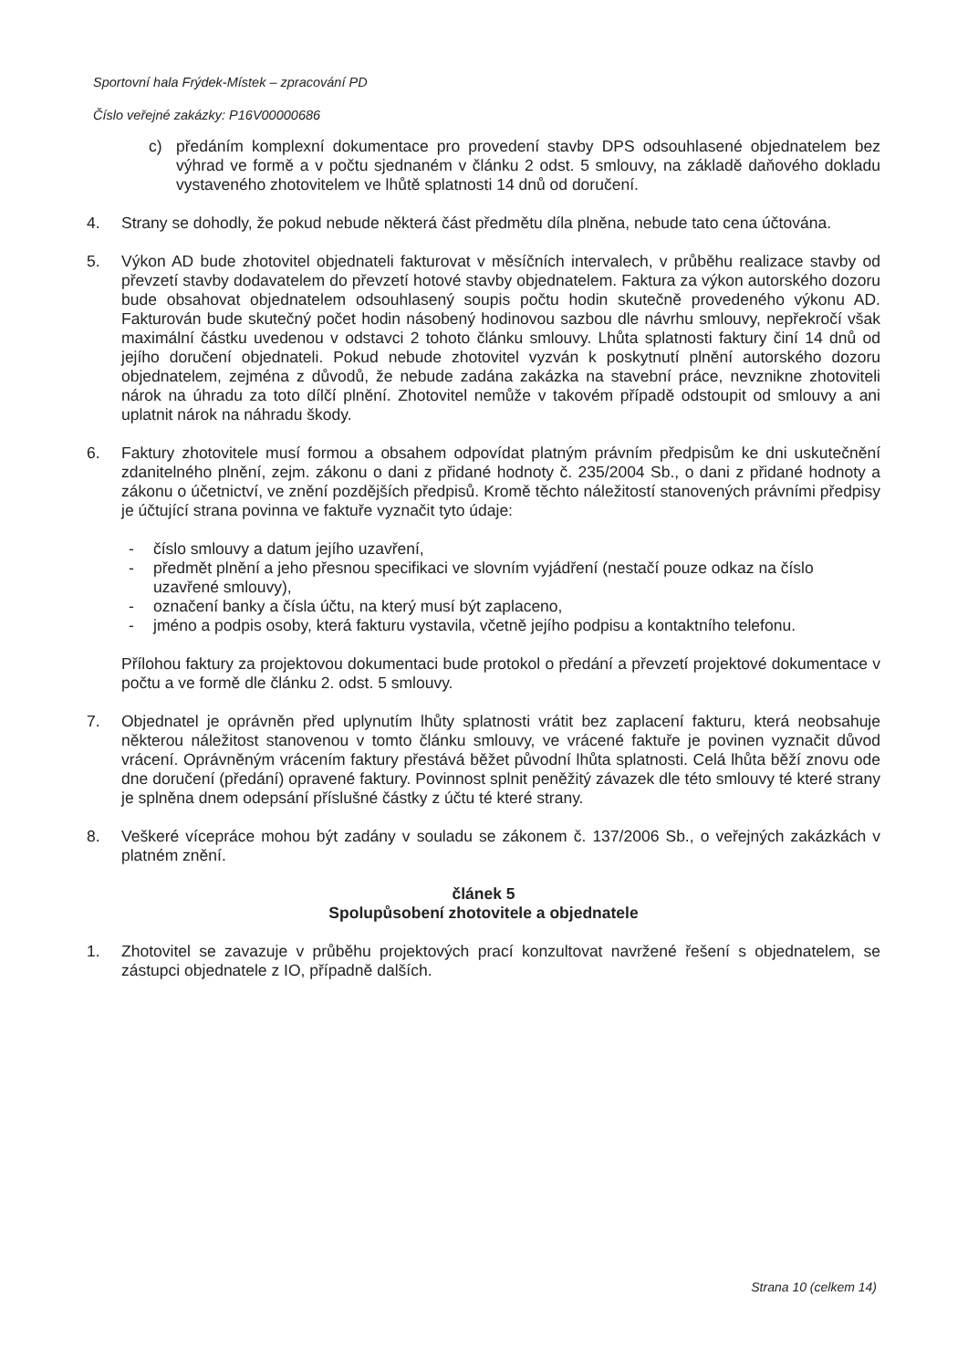Sportovní hala Frýdek-Místek – zpracování PD
Číslo veřejné zakázky: P16V00000686
c) předáním komplexní dokumentace pro provedení stavby DPS odsouhlasené objednatelem bez výhrad ve formě a v počtu sjednaném v článku 2 odst. 5 smlouvy, na základě daňového dokladu vystaveného zhotovitelem ve lhůtě splatnosti 14 dnů od doručení.
4. Strany se dohodly, že pokud nebude některá část předmětu díla plněna, nebude tato cena účtována.
5. Výkon AD bude zhotovitel objednateli fakturovat v měsíčních intervalech, v průběhu realizace stavby od převzetí stavby dodavatelem do převzetí hotové stavby objednatelem. Faktura za výkon autorského dozoru bude obsahovat objednatelem odsouhlasený soupis počtu hodin skutečně provedeného výkonu AD. Fakturován bude skutečný počet hodin násobený hodinovou sazbou dle návrhu smlouvy, nepřekročí však maximální částku uvedenou v odstavci 2 tohoto článku smlouvy. Lhůta splatnosti faktury činí 14 dnů od jejího doručení objednateli. Pokud nebude zhotovitel vyzván k poskytnutí plnění autorského dozoru objednatelem, zejména z důvodů, že nebude zadána zakázka na stavební práce, nevznikne zhotoviteli nárok na úhradu za toto dílčí plnění. Zhotovitel nemůže v takovém případě odstoupit od smlouvy a ani uplatnit nárok na náhradu škody.
6. Faktury zhotovitele musí formou a obsahem odpovídat platným právním předpisům ke dni uskutečnění zdanitelného plnění, zejm. zákonu o dani z přidané hodnoty č. 235/2004 Sb., o dani z přidané hodnoty a zákonu o účetnictví, ve znění pozdějších předpisů. Kromě těchto náležitostí stanovených právními předpisy je účtující strana povinna ve faktuře vyznačit tyto údaje:
- číslo smlouvy a datum jejího uzavření,
- předmět plnění a jeho přesnou specifikaci ve slovním vyjádření (nestačí pouze odkaz na číslo uzavřené smlouvy),
- označení banky a čísla účtu, na který musí být zaplaceno,
- jméno a podpis osoby, která fakturu vystavila, včetně jejího podpisu a kontaktního telefonu.
Přílohou faktury za projektovou dokumentaci bude protokol o předání a převzetí projektové dokumentace v počtu a ve formě dle článku 2. odst. 5 smlouvy.
7. Objednatel je oprávněn před uplynutím lhůty splatnosti vrátit bez zaplacení fakturu, která neobsahuje některou náležitost stanovenou v tomto článku smlouvy, ve vrácené faktuře je povinen vyznačit důvod vrácení. Oprávněným vrácením faktury přestává běžet původní lhůta splatnosti. Celá lhůta běží znovu ode dne doručení (předání) opravené faktury. Povinnost splnit peněžitý závazek dle této smlouvy té které strany je splněna dnem odepsání příslušné částky z účtu té které strany.
8. Veškeré vícepráce mohou být zadány v souladu se zákonem č. 137/2006 Sb., o veřejných zakázkách v platném znění.
článek 5
Spolupůsobení zhotovitele a objednatele
1. Zhotovitel se zavazuje v průběhu projektových prací konzultovat navržené řešení s objednatelem, se zástupci objednatele z IO, případně dalších.
Strana 10 (celkem 14)